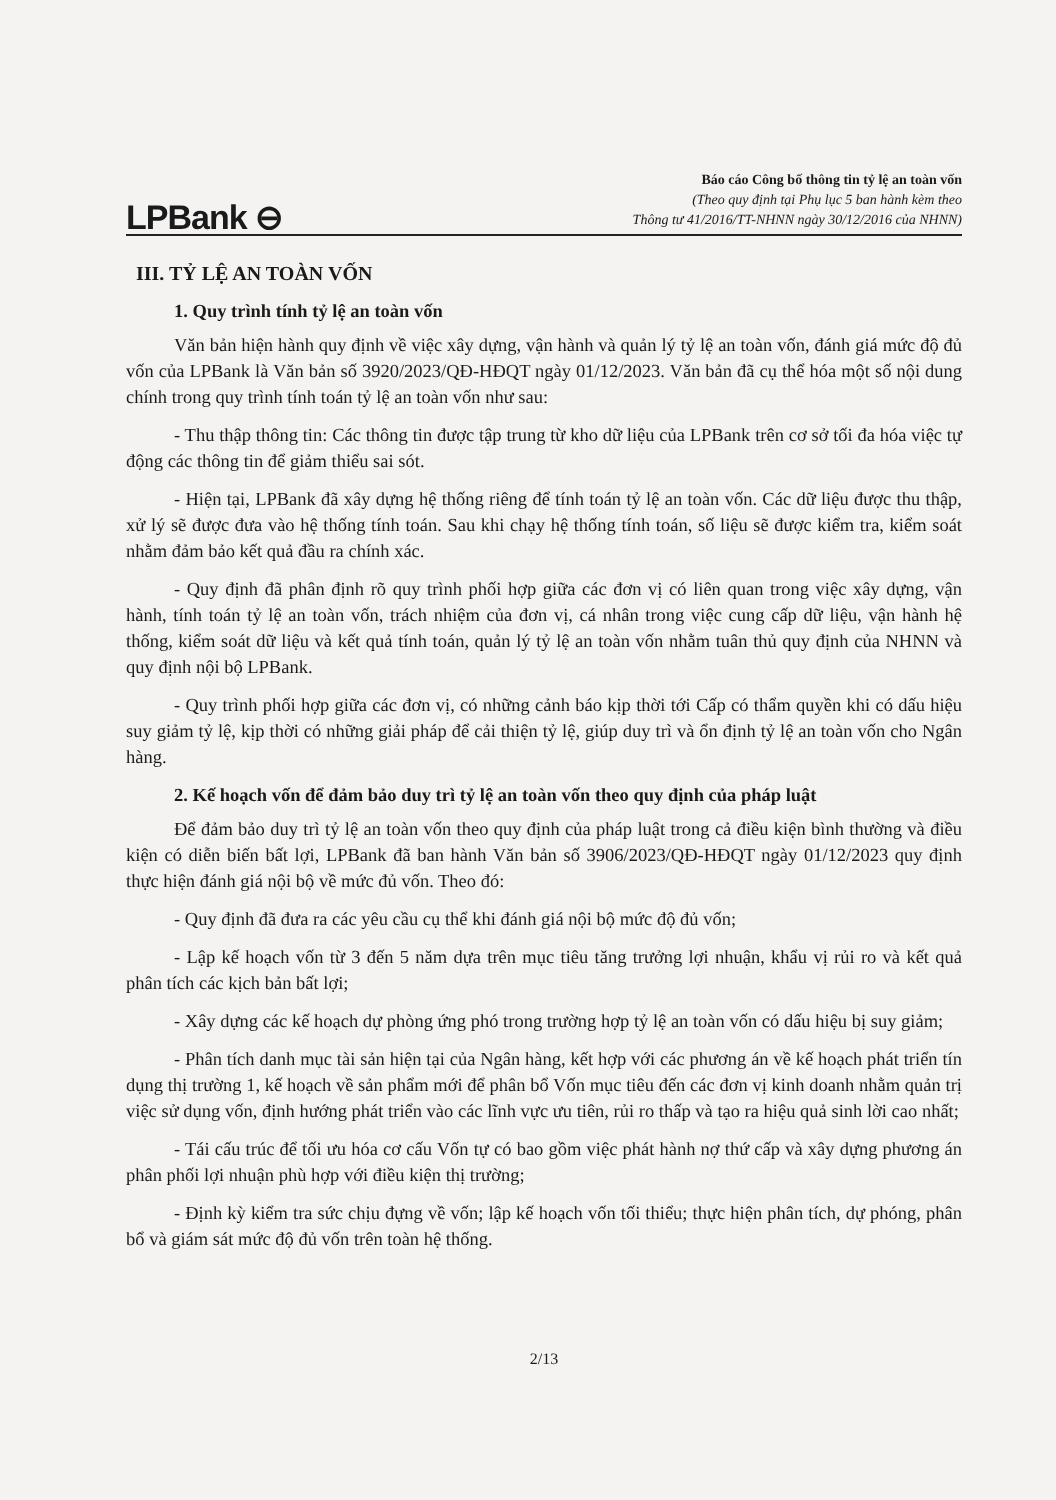LPBank ⊖
Báo cáo Công bố thông tin tỷ lệ an toàn vốn
(Theo quy định tại Phụ lục 5 ban hành kèm theo
Thông tư 41/2016/TT-NHNN ngày 30/12/2016 của NHNN)
III. TỶ LỆ AN TOÀN VỐN
1. Quy trình tính tỷ lệ an toàn vốn
Văn bản hiện hành quy định về việc xây dựng, vận hành và quản lý tỷ lệ an toàn vốn, đánh giá mức độ đủ vốn của LPBank là Văn bản số 3920/2023/QĐ-HĐQT ngày 01/12/2023. Văn bản đã cụ thể hóa một số nội dung chính trong quy trình tính toán tỷ lệ an toàn vốn như sau:
- Thu thập thông tin: Các thông tin được tập trung từ kho dữ liệu của LPBank trên cơ sở tối đa hóa việc tự động các thông tin để giảm thiểu sai sót.
- Hiện tại, LPBank đã xây dựng hệ thống riêng để tính toán tỷ lệ an toàn vốn. Các dữ liệu được thu thập, xử lý sẽ được đưa vào hệ thống tính toán. Sau khi chạy hệ thống tính toán, số liệu sẽ được kiểm tra, kiểm soát nhằm đảm bảo kết quả đầu ra chính xác.
- Quy định đã phân định rõ quy trình phối hợp giữa các đơn vị có liên quan trong việc xây dựng, vận hành, tính toán tỷ lệ an toàn vốn, trách nhiệm của đơn vị, cá nhân trong việc cung cấp dữ liệu, vận hành hệ thống, kiểm soát dữ liệu và kết quả tính toán, quản lý tỷ lệ an toàn vốn nhằm tuân thủ quy định của NHNN và quy định nội bộ LPBank.
- Quy trình phối hợp giữa các đơn vị, có những cảnh báo kịp thời tới Cấp có thẩm quyền khi có dấu hiệu suy giảm tỷ lệ, kịp thời có những giải pháp để cải thiện tỷ lệ, giúp duy trì và ổn định tỷ lệ an toàn vốn cho Ngân hàng.
2. Kế hoạch vốn để đảm bảo duy trì tỷ lệ an toàn vốn theo quy định của pháp luật
Để đảm bảo duy trì tỷ lệ an toàn vốn theo quy định của pháp luật trong cả điều kiện bình thường và điều kiện có diễn biến bất lợi, LPBank đã ban hành Văn bản số 3906/2023/QĐ-HĐQT ngày 01/12/2023 quy định thực hiện đánh giá nội bộ về mức đủ vốn. Theo đó:
- Quy định đã đưa ra các yêu cầu cụ thể khi đánh giá nội bộ mức độ đủ vốn;
- Lập kế hoạch vốn từ 3 đến 5 năm dựa trên mục tiêu tăng trưởng lợi nhuận, khẩu vị rủi ro và kết quả phân tích các kịch bản bất lợi;
- Xây dựng các kế hoạch dự phòng ứng phó trong trường hợp tỷ lệ an toàn vốn có dấu hiệu bị suy giảm;
- Phân tích danh mục tài sản hiện tại của Ngân hàng, kết hợp với các phương án về kế hoạch phát triển tín dụng thị trường 1, kế hoạch về sản phẩm mới để phân bổ Vốn mục tiêu đến các đơn vị kinh doanh nhằm quản trị việc sử dụng vốn, định hướng phát triển vào các lĩnh vực ưu tiên, rủi ro thấp và tạo ra hiệu quả sinh lời cao nhất;
- Tái cấu trúc để tối ưu hóa cơ cấu Vốn tự có bao gồm việc phát hành nợ thứ cấp và xây dựng phương án phân phối lợi nhuận phù hợp với điều kiện thị trường;
- Định kỳ kiểm tra sức chịu đựng về vốn; lập kế hoạch vốn tối thiểu; thực hiện phân tích, dự phóng, phân bổ và giám sát mức độ đủ vốn trên toàn hệ thống.
2/13